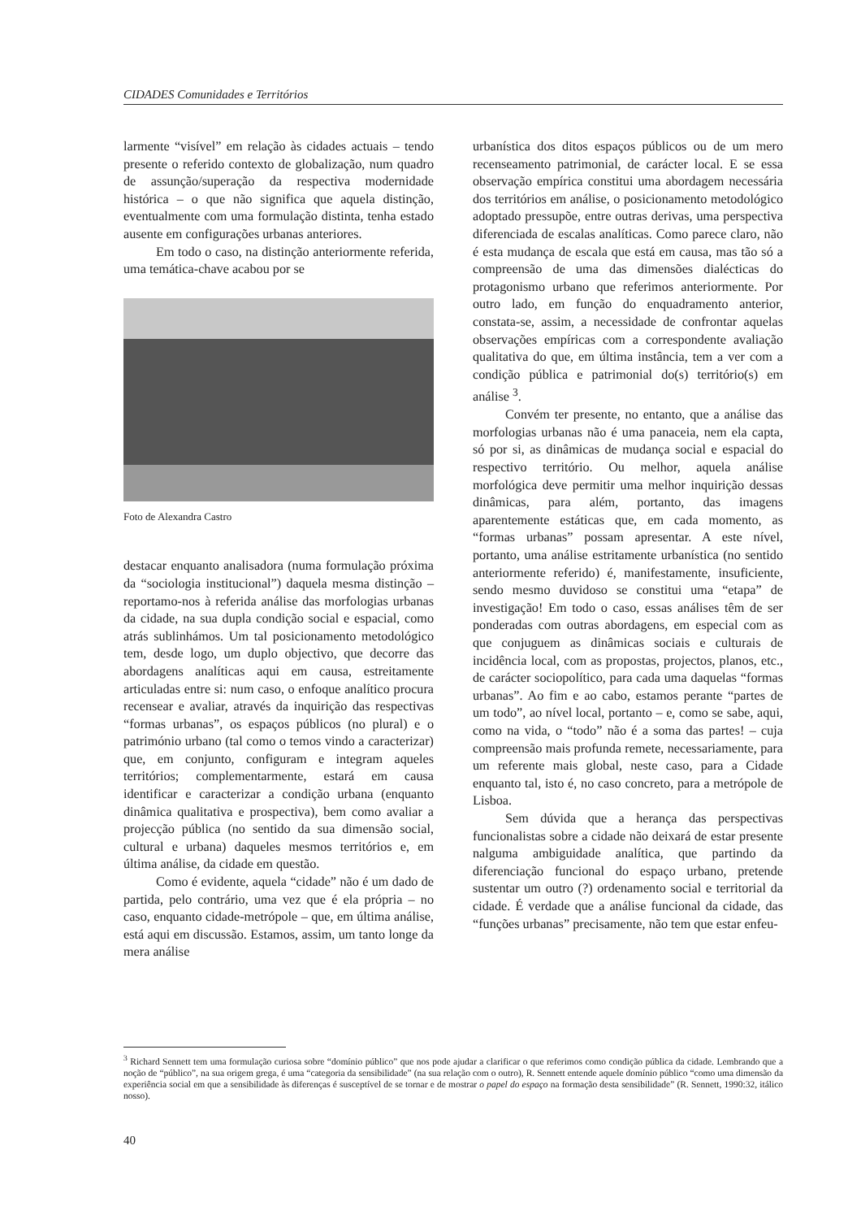CIDADES Comunidades e Territórios
larmente “visível” em relação às cidades actuais – tendo presente o referido contexto de globalização, num quadro de assunção/superação da respectiva modernidade histórica – o que não significa que aquela distinção, eventualmente com uma formulação distinta, tenha estado ausente em configurações urbanas anteriores.
Em todo o caso, na distinção anteriormente referida, uma temática-chave acabou por se
Foto de Alexandra Castro
destacar enquanto analisadora (numa formulação próxima da “sociologia institucional”) daquela mesma distinção – reportamo-nos à referida análise das morfologias urbanas da cidade, na sua dupla condição social e espacial, como atrás sublinhámos. Um tal posicionamento metodológico tem, desde logo, um duplo objectivo, que decorre das abordagens analíticas aqui em causa, estreitamente articuladas entre si: num caso, o enfoque analítico procura recensear e avaliar, através da inquirição das respectivas “formas urbanas”, os espaços públicos (no plural) e o património urbano (tal como o temos vindo a caracterizar) que, em conjunto, configuram e integram aqueles territórios; complementarmente, estará em causa identificar e caracterizar a condição urbana (enquanto dinâmica qualitativa e prospectiva), bem como avaliar a projecção pública (no sentido da sua dimensão social, cultural e urbana) daqueles mesmos territórios e, em última análise, da cidade em questão.
Como é evidente, aquela “cidade” não é um dado de partida, pelo contrário, uma vez que é ela própria – no caso, enquanto cidade-metrópole – que, em última análise, está aqui em discussão. Estamos, assim, um tanto longe da mera análise
urbanística dos ditos espaços públicos ou de um mero recenseamento patrimonial, de carácter local. E se essa observação empírica constitui uma abordagem necessária dos territórios em análise, o posicionamento metodológico adoptado pressupõe, entre outras derivas, uma perspectiva diferenciada de escalas analíticas. Como parece claro, não é esta mudança de escala que está em causa, mas tão só a compreensão de uma das dimensões dialécticas do protagonismo urbano que referimos anteriormente. Por outro lado, em função do enquadramento anterior, constata-se, assim, a necessidade de confrontar aquelas observações empíricas com a correspondente avaliação qualitativa do que, em última instância, tem a ver com a condição pública e patrimonial do(s) território(s) em análise <sup>3</sup>.
Convém ter presente, no entanto, que a análise das morfologias urbanas não é uma panaceia, nem ela capta, só por si, as dinâmicas de mudança social e espacial do respectivo território. Ou melhor, aquela análise morfológica deve permitir uma melhor inquirição dessas dinâmicas, para além, portanto, das imagens aparentemente estáticas que, em cada momento, as “formas urbanas” possam apresentar. A este nível, portanto, uma análise estritamente urbanística (no sentido anteriormente referido) é, manifestamente, insuficiente, sendo mesmo duvidoso se constitui uma “etapa” de investigação! Em todo o caso, essas análises têm de ser ponderadas com outras abordagens, em especial com as que conjuguem as dinâmicas sociais e culturais de incidência local, com as propostas, projectos, planos, etc., de carácter sociopolítico, para cada uma daquelas “formas urbanas”. Ao fim e ao cabo, estamos perante “partes de um todo”, ao nível local, portanto – e, como se sabe, aqui, como na vida, o “todo” não é a soma das partes! – cuja compreensão mais profunda remete, necessariamente, para um referente mais global, neste caso, para a Cidade enquanto tal, isto é, no caso concreto, para a metrópole de Lisboa.
Sem dúvida que a herança das perspectivas funcionalistas sobre a cidade não deixará de estar presente nalguma ambiguidade analítica, que partindo da diferenciação funcional do espaço urbano, pretende sustentar um outro (?) ordenamento social e territorial da cidade. É verdade que a análise funcional da cidade, das “funções urbanas” precisamente, não tem que estar enfeu-
<sup>3</sup> Richard Sennett tem uma formulação curiosa sobre “domínio público” que nos pode ajudar a clarificar o que referimos como condição pública da cidade. Lembrando que a noção de “público”, na sua origem grega, é uma “categoria da sensibilidade” (na sua relação com o outro), R. Sennett entende aquele domínio público “como uma dimensão da experiência social em que a sensibilidade às diferenças é susceptível de se tornar e de mostrar o papel do espaço na formação desta sensibilidade” (R. Sennett, 1990:32, itálico nosso).
40